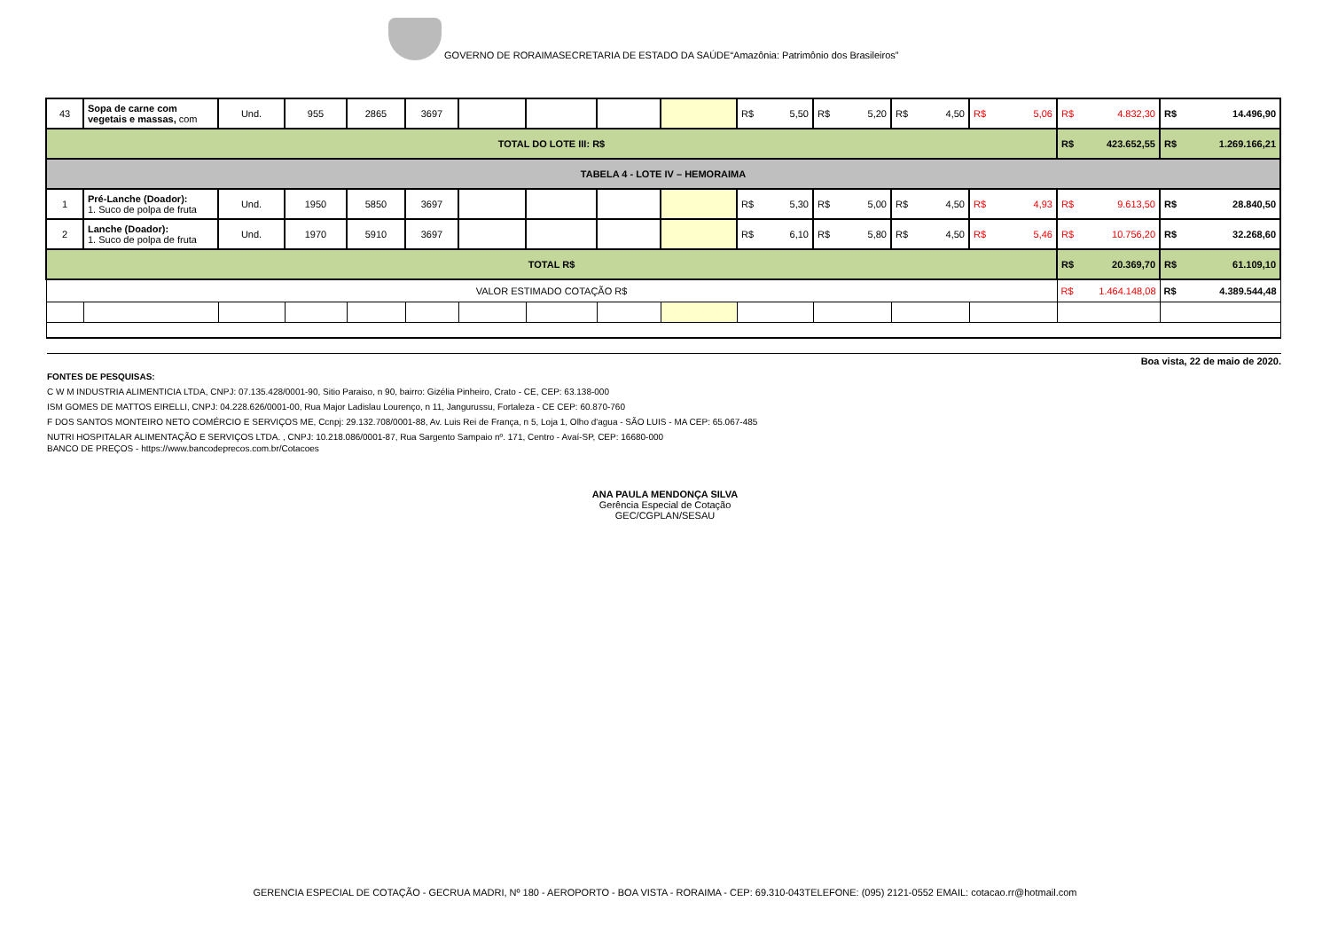GOVERNO DE RORAIMASECRETARIA DE ESTADO DA SAÚDE“Amazônia: Patrimônio dos Brasileiros”
| 43 | Sopa de carne com vegetais e massas, com | Und. | 955 | 2865 | 3697 | | | | | R$ 5,50 | R$ 5,20 | R$ 4,50 | R$ 5,06 | R$ 4.832,30 | R$ 14.496,90 |
| TOTAL DO LOTE III: R$ | | | | | | | | | | | | | | R$ 423.652,55 | R$ 1.269.166,21 |
| TABELA 4 - LOTE IV – HEMORAIMA | | | | | | | | | | | | | | | |
| 1 | Pré-Lanche (Doador): 1. Suco de polpa de fruta | Und. | 1950 | 5850 | 3697 | | | | | R$ 5,30 | R$ 5,00 | R$ 4,50 | R$ 4,93 | R$ 9.613,50 | R$ 28.840,50 |
| 2 | Lanche (Doador): 1. Suco de polpa de fruta | Und. | 1970 | 5910 | 3697 | | | | | R$ 6,10 | R$ 5,80 | R$ 4,50 | R$ 5,46 | R$ 10.756,20 | R$ 32.268,60 |
| TOTAL R$ | | | | | | | | | | | | | | R$ 20.369,70 | R$ 61.109,10 |
| VALOR ESTIMADO COTAÇÃO R$ | | | | | | | | | | | | | | R$ 1.464.148,08 | R$ 4.389.544,48 |
Boa vista, 22 de maio de 2020.
FONTES DE PESQUISAS:
C W M INDUSTRIA ALIMENTICIA LTDA, CNPJ: 07.135.428/0001-90, Sitio Paraiso, n 90, bairro: Gizélia Pinheiro, Crato - CE, CEP: 63.138-000
ISM GOMES DE MATTOS EIRELLI, CNPJ: 04.228.626/0001-00, Rua Major Ladislau Lourenço, n 11, Jangurussu, Fortaleza - CE CEP: 60.870-760
F DOS SANTOS MONTEIRO NETO COMÉRCIO E SERVIÇOS ME, Ccnpj: 29.132.708/0001-88, Av. Luis Rei de França, n 5, Loja 1, Olho d'agua - SÃO LUIS - MA CEP: 65.067-485
NUTRI HOSPITALAR ALIMENTAÇÃO E SERVIÇOS LTDA. , CNPJ: 10.218.086/0001-87, Rua Sargento Sampaio nº. 171, Centro - Avaí-SP, CEP: 16680-000
BANCO DE PREÇOS - https://www.bancodeprecos.com.br/Cotacoes
ANA PAULA MENDONÇA SILVA
Gerência Especial de Cotação
GEC/CGPLAN/SESAU
GERENCIA ESPECIAL DE COTAÇÃO - GECRUA MADRI, Nº 180 - AEROPORTO - BOA VISTA - RORAIMA - CEP: 69.310-043TELEFONE: (095) 2121-0552 EMAIL: cotacao.rr@hotmail.com